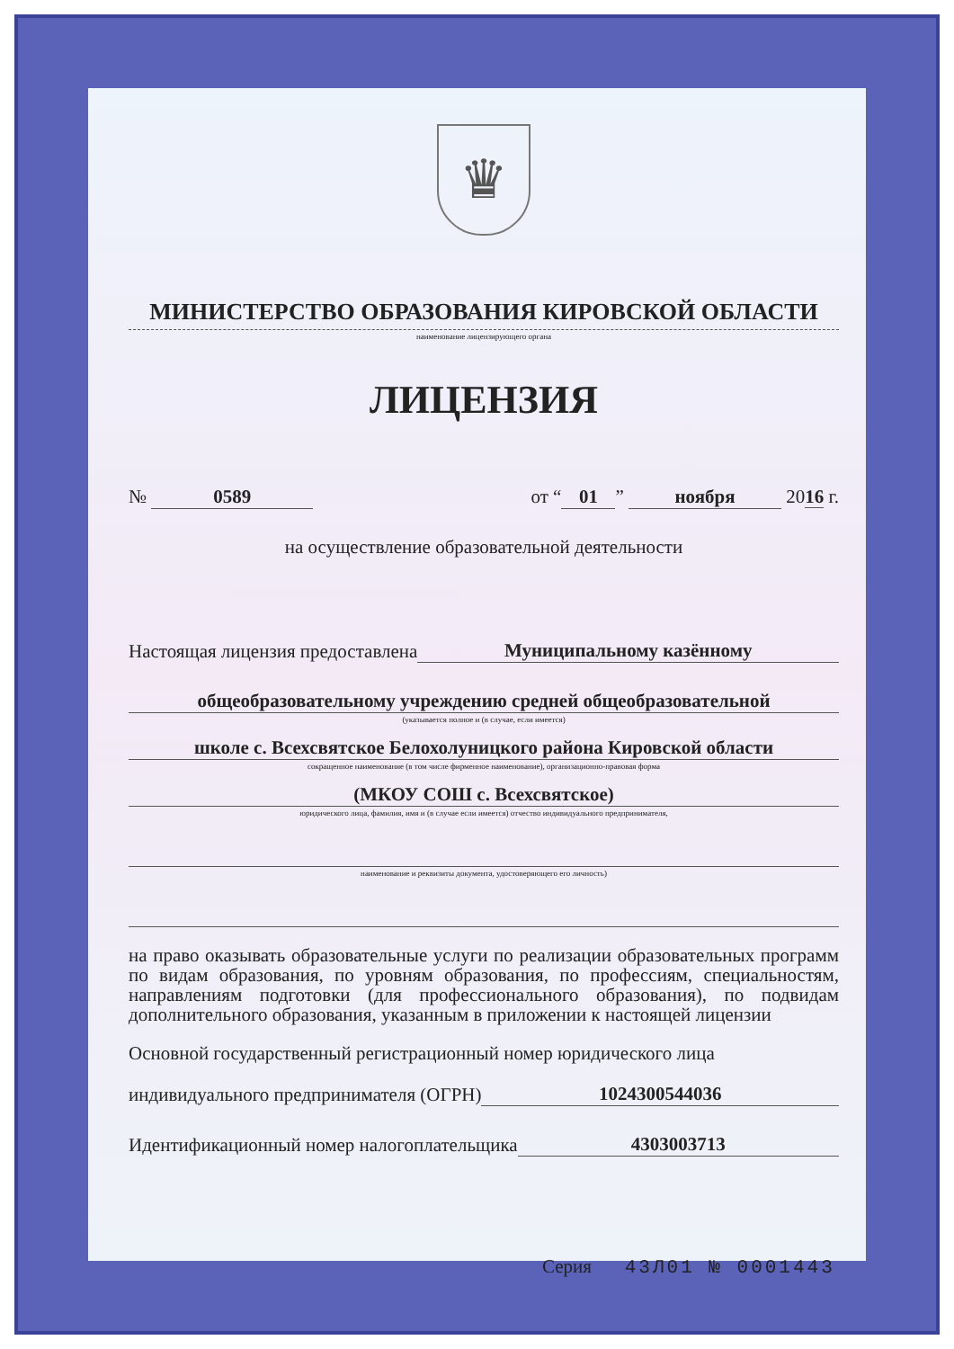♛
МИНИСТЕРСТВО ОБРАЗОВАНИЯ КИРОВСКОЙ ОБЛАСТИ
наименование лицензирующего органа
ЛИЦЕНЗИЯ
№ 0589 от “01” ноября 2016 г.
на осуществление образовательной деятельности
Настоящая лицензия предоставлена Муниципальному казённому
общеобразовательному учреждению средней общеобразовательной
(указывается полное и (в случае, если имеется)
школе с. Всехсвятское Белохолуницкого района Кировской области
сокращенное наименование (в том числе фирменное наименование), организационно-правовая форма
(МКОУ СОШ с. Всехсвятское)
юридического лица, фамилия, имя и (в случае если имеется) отчество индивидуального предпринимателя,
наименование и реквизиты документа, удостоверяющего его личность)
на право оказывать образовательные услуги по реализации образовательных программ по видам образования, по уровням образования, по профессиям, специальностям, направлениям подготовки (для профессионального образования), по подвидам дополнительного образования, указанным в приложении к настоящей лицензии
Основной государственный регистрационный номер юридического лица
индивидуального предпринимателя (ОГРН) 1024300544036
Идентификационный номер налогоплательщика 4303003713
Серия 43Л01 № 0001443